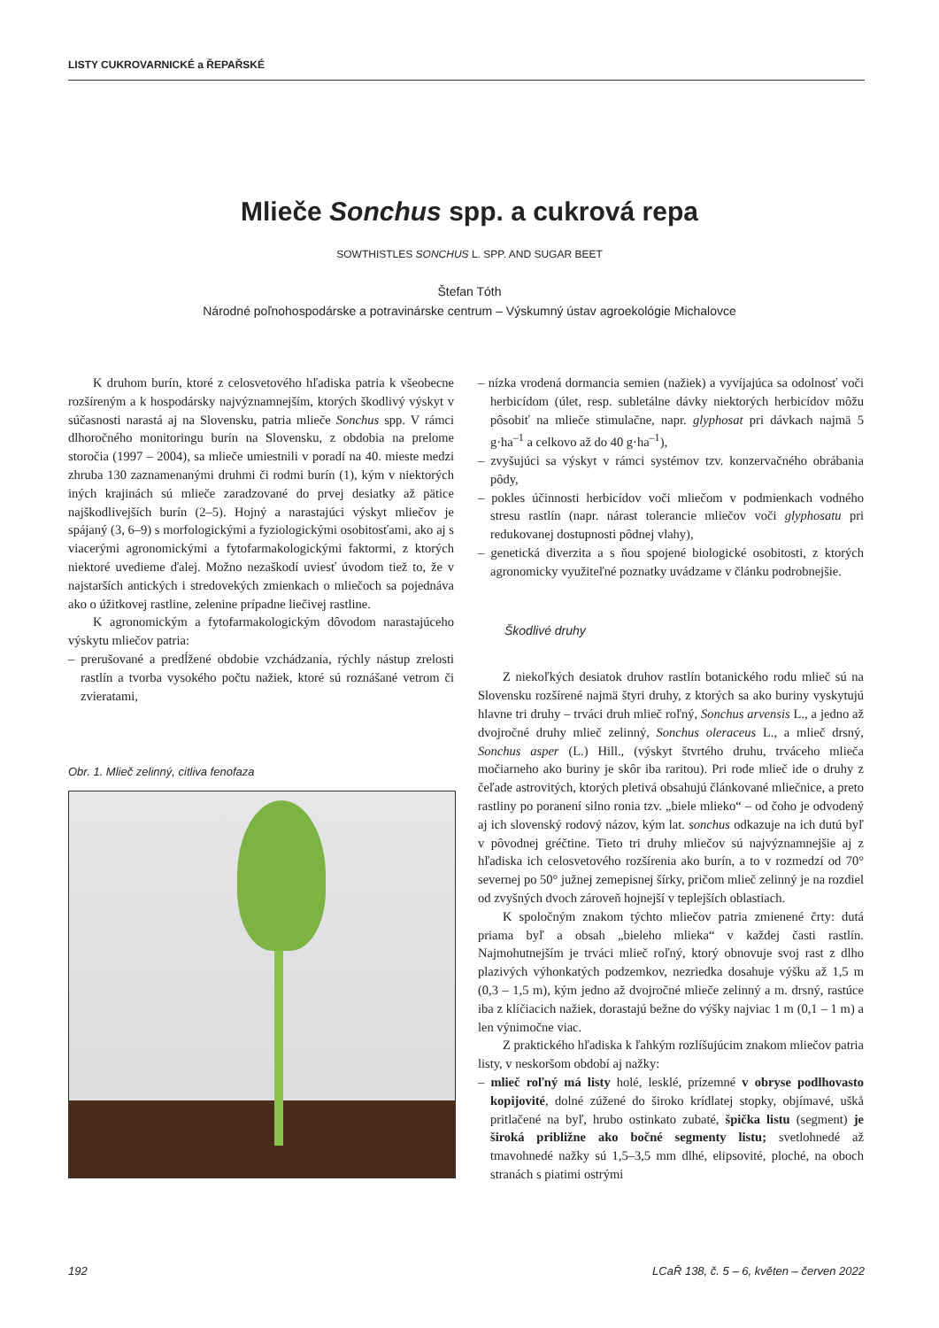LISTY CUKROVARNICKÉ a ŘEPAŘSKÉ
Mlieče Sonchus spp. a cukrová repa
SOWTHISTLES SONCHUS L. SPP. AND SUGAR BEET
Štefan Tóth
Národné poľnohospodárske a potravinárske centrum – Výskumný ústav agroekológie Michalovce
K druhom burín, ktoré z celosvetového hľadiska patria k všeobecne rozšíreným a k hospodársky najvýznamnejším, ktorých škodlivý výskyt v súčasnosti narastá aj na Slovensku, patria mlieče Sonchus spp. V rámci dlhoročného monitoringu burín na Slovensku, z obdobia na prelome storočia (1997 – 2004), sa mlieče umiestnili v poradí na 40. mieste medzi zhruba 130 zaznamenanými druhmi či rodmi burín (1), kým v niektorých iných krajinách sú mlieče zaradzované do prvej desiatky až pätice najškodlivejších burín (2–5). Hojný a narastajúci výskyt mliečov je spájaný (3, 6–9) s morfologickými a fyziologickými osobitosťami, ako aj s viacerými agronomickými a fytofarmakologickými faktormi, z ktorých niektoré uvedieme ďalej. Možno nezaškodí uviesť úvodom tiež to, že v najstarších antických i stredovekých zmienkach o mliečoch sa pojednáva ako o úžitkovej rastline, zelenine prípadne liečivej rastline.
K agronomickým a fytofarmakologickým dôvodom narastajúceho výskytu mliečov patria:
– prerušované a predĺžené obdobie vzchádzania, rýchly nástup zrelosti rastlín a tvorba vysokého počtu nažiek, ktoré sú roznášané vetrom či zvieratami,
Obr. 1. Mlieč zelinný, citliva fenofaza
– nízka vrodená dormancia semien (nažiek) a vyvíjajúca sa odolnosť voči herbicídom (úlet, resp. subletálne dávky niektorých herbicídov môžu pôsobiť na mlieče stimulačne, napr. glyphosat pri dávkach najmä 5 g·ha<sup>–1</sup> a celkovo až do 40 g·ha<sup>–1</sup>),
– zvyšujúci sa výskyt v rámci systémov tzv. konzervačného obrábania pôdy,
– pokles účinnosti herbicídov voči mliečom v podmienkach vodného stresu rastlín (napr. nárast tolerancie mliečov voči glyphosatu pri redukovanej dostupnosti pôdnej vlahy),
– genetická diverzita a s ňou spojené biologické osobitosti, z ktorých agronomicky využiteľné poznatky uvádzame v článku podrobnejšie.
Škodlivé druhy
Z niekoľkých desiatok druhov rastlín botanického rodu mlieč sú na Slovensku rozšírené najmä štyri druhy, z ktorých sa ako buriny vyskytujú hlavne tri druhy – trváci druh mlieč roľný, Sonchus arvensis L., a jedno až dvojročné druhy mlieč zelinný, Sonchus oleraceus L., a mlieč drsný, Sonchus asper (L.) Hill., (výskyt štvrtého druhu, trváceho mlieča močiarneho ako buriny je skôr iba raritou). Pri rode mlieč ide o druhy z čeľade astrovitých, ktorých pletivá obsahujú článkované mliečnice, a preto rastliny po poranení silno ronia tzv. „biele mlieko“ – od čoho je odvodený aj ich slovenský rodový názov, kým lat. sonchus odkazuje na ich dutú byľ v pôvodnej gréčtine. Tieto tri druhy mliečov sú najvýznamnejšie aj z hľadiska ich celosvetového rozšírenia ako burín, a to v rozmedzí od 70° severnej po 50° južnej zemepisnej šírky, pričom mlieč zelinný je na rozdiel od zvyšných dvoch zároveň hojnejší v teplejších oblastiach.
K spoločným znakom týchto mliečov patria zmienené črty: dutá priama byľ a obsah „bieleho mlieka“ v každej časti rastlín. Najmohutnejším je trváci mlieč roľný, ktorý obnovuje svoj rast z dlho plazivých výhonkatých podzemkov, nezriedka dosahuje výšku až 1,5 m (0,3 – 1,5 m), kým jedno až dvojročné mlieče zelinný a m. drsný, rastúce iba z klíčiacich nažiek, dorastajú bežne do výšky najviac 1 m (0,1 – 1 m) a len výnimočne viac.
Z praktického hľadiska k ľahkým rozlíšujúcim znakom mliečov patria listy, v neskoršom období aj nažky:
– mlieč roľný má listy holé, lesklé, prízemné v obryse podlhovasto kopijovité, dolné zúžené do široko krídlatej stopky, objímavé, uškå pritlačené na byľ, hrubo ostinkato zubaté, špička listu (segment) je široká približne ako bočné segmenty listu; svetlohnedé až tmavohnedé nažky sú 1,5–3,5 mm dlhé, elipsovité, ploché, na oboch stranách s piatimi ostrými
192 LCaŘ 138, č. 5 – 6, květen – červen 2022